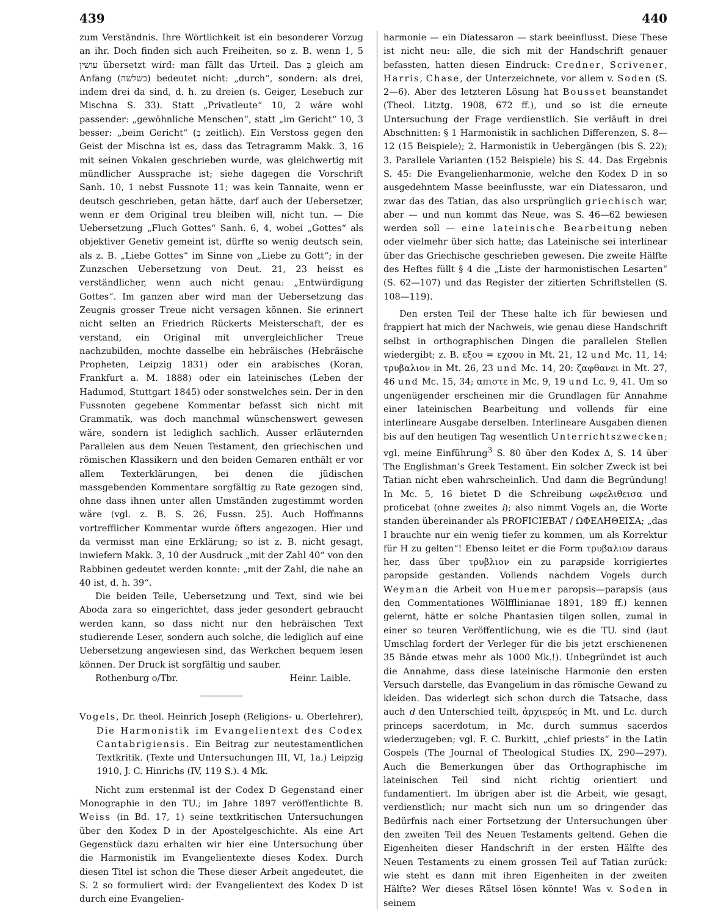439 440
zum Verständnis. Ihre Wörtlichkeit ist ein besonderer Vorzug an ihr. Doch finden sich auch Freiheiten, so z. B. wenn 1, 5 עושין übersetzt wird: man fällt das Urteil. Das בְּ gleich am Anfang (בשלשה) bedeutet nicht: „durch“, sondern: als drei, indem drei da sind, d. h. zu dreien (s. Geiger, Lesebuch zur Mischna S. 33). Statt „Privatleute“ 10, 2 wäre wohl passender: „gewöhnliche Menschen“, statt „im Gericht“ 10, 3 besser: „beim Gericht“ (בְּ zeitlich). Ein Verstoss gegen den Geist der Mischna ist es, dass das Tetragramm Makk. 3, 16 mit seinen Vokalen geschrieben wurde, was gleichwertig mit mündlicher Aussprache ist; siehe dagegen die Vorschrift Sanh. 10, 1 nebst Fussnote 11; was kein Tannaite, wenn er deutsch geschrieben, getan hätte, darf auch der Uebersetzer, wenn er dem Original treu bleiben will, nicht tun. — Die Uebersetzung „Fluch Gottes“ Sanh. 6, 4, wobei „Gottes“ als objektiver Genetiv gemeint ist, dürfte so wenig deutsch sein, als z. B. „Liebe Gottes“ im Sinne von „Liebe zu Gott“; in der Zunzschen Uebersetzung von Deut. 21, 23 heisst es verständlicher, wenn auch nicht genau: „Entwürdigung Gottes“. Im ganzen aber wird man der Uebersetzung das Zeugnis grosser Treue nicht versagen können. Sie erinnert nicht selten an Friedrich Rückerts Meisterschaft, der es verstand, ein Original mit unvergleichlicher Treue nachzubilden, mochte dasselbe ein hebräisches (Hebräische Propheten, Leipzig 1831) oder ein arabisches (Koran, Frankfurt a. M. 1888) oder ein lateinisches (Leben der Hadumod, Stuttgart 1845) oder sonstwelches sein. Der in den Fussnoten gegebene Kommentar befasst sich nicht mit Grammatik, was doch manchmal wünschenswert gewesen wäre, sondern ist lediglich sachlich. Ausser erläuternden Parallelen aus dem Neuen Testament, den griechischen und römischen Klassikern und den beiden Gemaren enthält er vor allem Texterklärungen, bei denen die jüdischen massgebenden Kommentare sorgfältig zu Rate gezogen sind, ohne dass ihnen unter allen Umständen zugestimmt worden wäre (vgl. z. B. S. 26, Fussn. 25). Auch Hoffmanns vortrefflicher Kommentar wurde öfters angezogen. Hier und da vermisst man eine Erklärung; so ist z. B. nicht gesagt, inwiefern Makk. 3, 10 der Ausdruck „mit der Zahl 40“ von den Rabbinen gedeutet werden konnte: „mit der Zahl, die nahe an 40 ist, d. h. 39“.
Die beiden Teile, Uebersetzung und Text, sind wie bei Aboda zara so eingerichtet, dass jeder gesondert gebraucht werden kann, so dass nicht nur den hebräischen Text studierende Leser, sondern auch solche, die lediglich auf eine Uebersetzung angewiesen sind, das Werkchen bequem lesen können. Der Druck ist sorgfältig und sauber.
Rothenburg o/Tbr. Heinr. Laible.
Vogels, Dr. theol. Heinrich Joseph (Religions- u. Oberlehrer), Die Harmonistik im Evangelientext des Codex Cantabrigiensis. Ein Beitrag zur neutestamentlichen Textkritik. (Texte und Untersuchungen III, VI, 1a.) Leipzig 1910, J. C. Hinrichs (IV, 119 S.). 4 Mk.
Nicht zum erstenmal ist der Codex D Gegenstand einer Monographie in den TU.; im Jahre 1897 veröffentlichte B. Weiss (in Bd. 17, 1) seine textkritischen Untersuchungen über den Kodex D in der Apostelgeschichte. Als eine Art Gegenstück dazu erhalten wir hier eine Untersuchung über die Harmonistik im Evangelientexte dieses Kodex. Durch diesen Titel ist schon die These dieser Arbeit angedeutet, die S. 2 so formuliert wird: der Evangelientext des Kodex D ist durch eine Evangelien-
harmonie — ein Diatessaron — stark beeinflusst. Diese These ist nicht neu: alle, die sich mit der Handschrift genauer befassten, hatten diesen Eindruck: Credner, Scrivener, Harris, Chase, der Unterzeichnete, vor allem v. Soden (S. 2—6). Aber des letzteren Lösung hat Bousset beanstandet (Theol. Litztg. 1908, 672 ff.), und so ist die erneute Untersuchung der Frage verdienstlich. Sie verläuft in drei Abschnitten: § 1 Harmonistik in sachlichen Differenzen, S. 8—12 (15 Beispiele); 2. Harmonistik in Uebergängen (bis S. 22); 3. Parallele Varianten (152 Beispiele) bis S. 44. Das Ergebnis S. 45: Die Evangelienharmonie, welche den Kodex D in so ausgedehntem Masse beeinflusste, war ein Diatessaron, und zwar das des Tatian, das also ursprünglich griechisch war, aber — und nun kommt das Neue, was S. 46—62 bewiesen werden soll — eine lateinische Bearbeitung neben oder vielmehr über sich hatte; das Lateinische sei interlinear über das Griechische geschrieben gewesen. Die zweite Hälfte des Heftes füllt § 4 die „Liste der harmonistischen Lesarten“ (S. 62—107) und das Register der zitierten Schriftstellen (S. 108—119).
Den ersten Teil der These halte ich für bewiesen und frappiert hat mich der Nachweis, wie genau diese Handschrift selbst in orthographischen Dingen die parallelen Stellen wiedergibt; z. B. εξου = εχσου in Mt. 21, 12 und Mc. 11, 14; τρυβαλιον in Mt. 26, 23 und Mc. 14, 20: ζαφθανει in Mt. 27, 46 und Mc. 15, 34; απιστε in Mc. 9, 19 und Lc. 9, 41. Um so ungenügender erscheinen mir die Grundlagen für Annahme einer lateinischen Bearbeitung und vollends für eine interlineare Ausgabe derselben. Interlineare Ausgaben dienen bis auf den heutigen Tag wesentlich Unterrichtszwecken; vgl. meine Einführung<sup>3</sup> S. 80 über den Kodex Δ, S. 14 über The Englishman’s Greek Testament. Ein solcher Zweck ist bei Tatian nicht eben wahrscheinlich. Und dann die Begründung! In Mc. 5, 16 bietet D die Schreibung ωφελιθεισα und proficebat (ohne zweites i); also nimmt Vogels an, die Worte standen übereinander als PROFICIEBAT / ΩΦΕΛΗΘΕΙΣΑ; „das I brauchte nur ein wenig tiefer zu kommen, um als Korrektur für H zu gelten“! Ebenso leitet er die Form τρυβαλιον daraus her, dass über τρυβλιον ein zu parapside korrigiertes paropside gestanden. Vollends nachdem Vogels durch Weyman die Arbeit von Huemer paropsis—parapsis (aus den Commentationes Wölfflinianae 1891, 189 ff.) kennen gelernt, hätte er solche Phantasien tilgen sollen, zumal in einer so teuren Veröffentlichung, wie es die TU. sind (laut Umschlag fordert der Verleger für die bis jetzt erschienenen 35 Bände etwas mehr als 1000 Mk.!). Unbegründet ist auch die Annahme, dass diese lateinische Harmonie den ersten Versuch darstelle, das Evangelium in das römische Gewand zu kleiden. Das widerlegt sich schon durch die Tatsache, dass auch d den Unterschied teilt, ἀρχιερεύς in Mt. und Lc. durch princeps sacerdotum, in Mc. durch summus sacerdos wiederzugeben; vgl. F. C. Burkitt, „chief priests“ in the Latin Gospels (The Journal of Theological Studies IX, 290—297). Auch die Bemerkungen über das Orthographische im lateinischen Teil sind nicht richtig orientiert und fundamentiert. Im übrigen aber ist die Arbeit, wie gesagt, verdienstlich; nur macht sich nun um so dringender das Bedürfnis nach einer Fortsetzung der Untersuchungen über den zweiten Teil des Neuen Testaments geltend. Gehen die Eigenheiten dieser Handschrift in der ersten Hälfte des Neuen Testaments zu einem grossen Teil auf Tatian zurück: wie steht es dann mit ihren Eigenheiten in der zweiten Hälfte? Wer dieses Rätsel lösen könnte! Was v. Soden in seinem